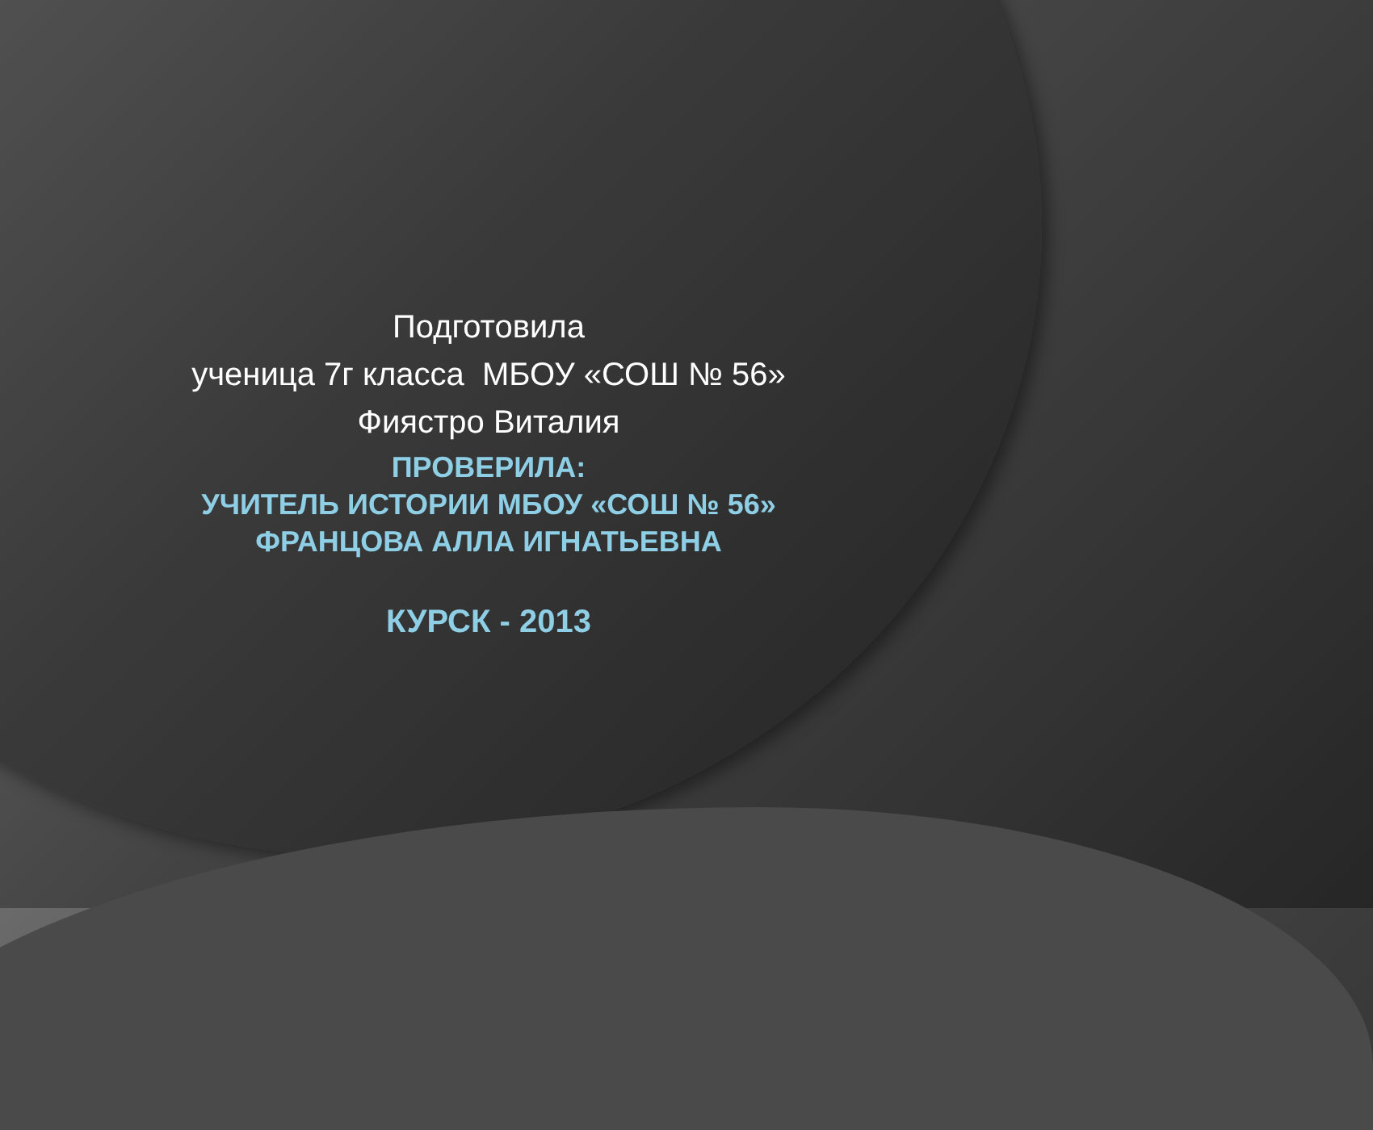Подготовила
ученица 7г класса МБОУ «СОШ № 56»
Фиястро Виталия
ПРОВЕРИЛА:
УЧИТЕЛЬ ИСТОРИИ МБОУ «СОШ № 56»
ФРАНЦОВА АЛЛА ИГНАТЬЕВНА
КУРСК - 2013